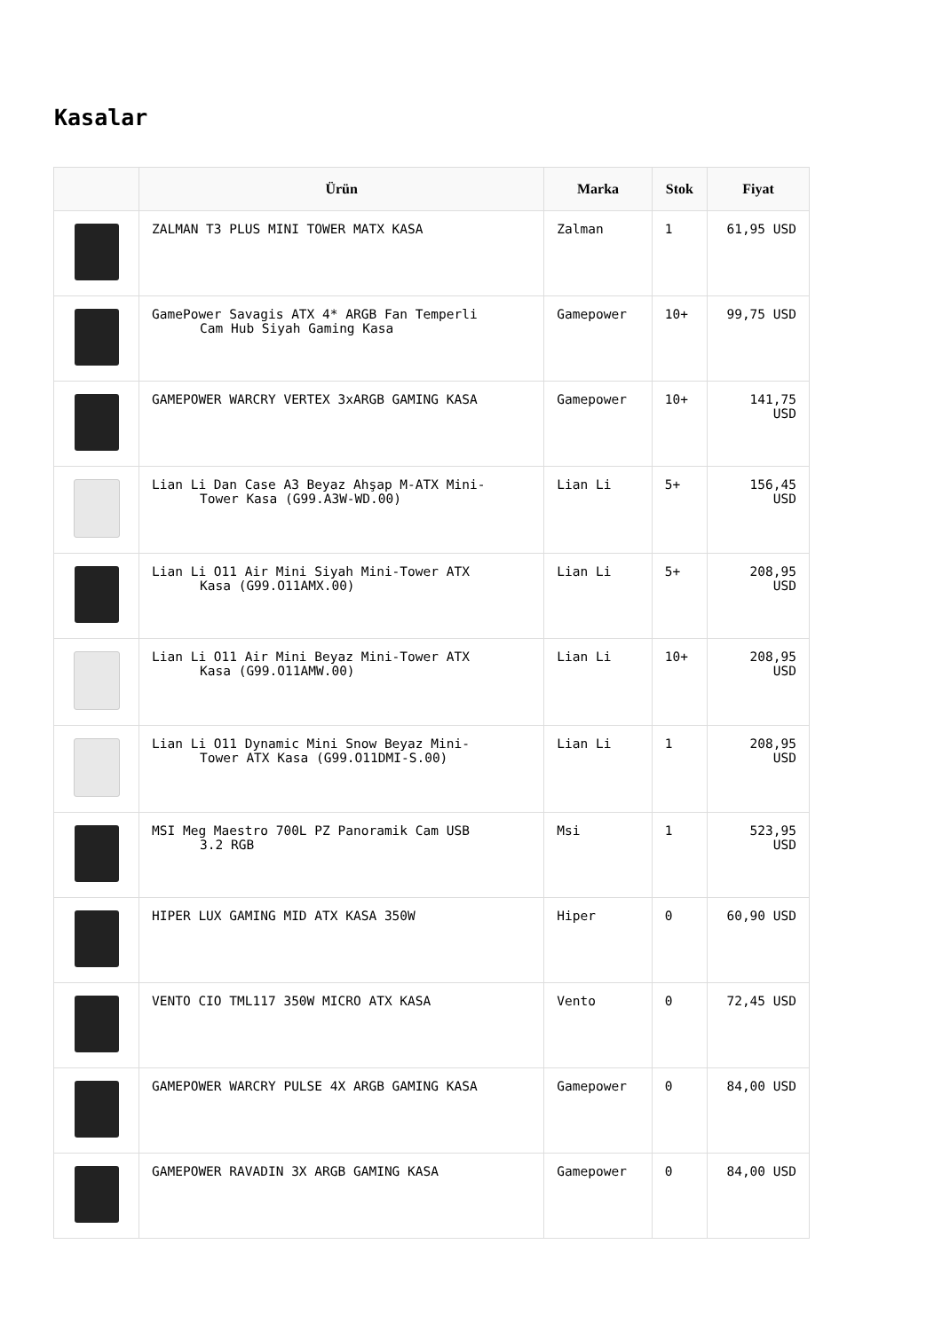Kasalar
| | Ürün | Marka | Stok | Fiyat |
| --- | --- | --- | --- | --- |
| | ZALMAN T3 PLUS MINI TOWER MATX KASA | Zalman | 1 | 61,95 USD |
| | GamePower Savagis ATX 4* ARGB Fan Temperli Cam Hub Siyah Gaming Kasa | Gamepower | 10+ | 99,75 USD |
| | GAMEPOWER WARCRY VERTEX 3xARGB GAMING KASA | Gamepower | 10+ | 141,75 USD |
| | Lian Li Dan Case A3 Beyaz Ahşap M-ATX Mini- Tower Kasa (G99.A3W-WD.00) | Lian Li | 5+ | 156,45 USD |
| | Lian Li O11 Air Mini Siyah Mini-Tower ATX Kasa (G99.O11AMX.00) | Lian Li | 5+ | 208,95 USD |
| | Lian Li O11 Air Mini Beyaz Mini-Tower ATX Kasa (G99.O11AMW.00) | Lian Li | 10+ | 208,95 USD |
| | Lian Li O11 Dynamic Mini Snow Beyaz Mini- Tower ATX Kasa (G99.O11DMI-S.00) | Lian Li | 1 | 208,95 USD |
| | MSI Meg Maestro 700L PZ Panoramik Cam USB 3.2 RGB | Msi | 1 | 523,95 USD |
| | HIPER LUX GAMING MID ATX KASA 350W | Hiper | 0 | 60,90 USD |
| | VENTO CIO TML117 350W MICRO ATX KASA | Vento | 0 | 72,45 USD |
| | GAMEPOWER WARCRY PULSE 4X ARGB GAMING KASA | Gamepower | 0 | 84,00 USD |
| | GAMEPOWER RAVADIN 3X ARGB GAMING KASA | Gamepower | 0 | 84,00 USD |